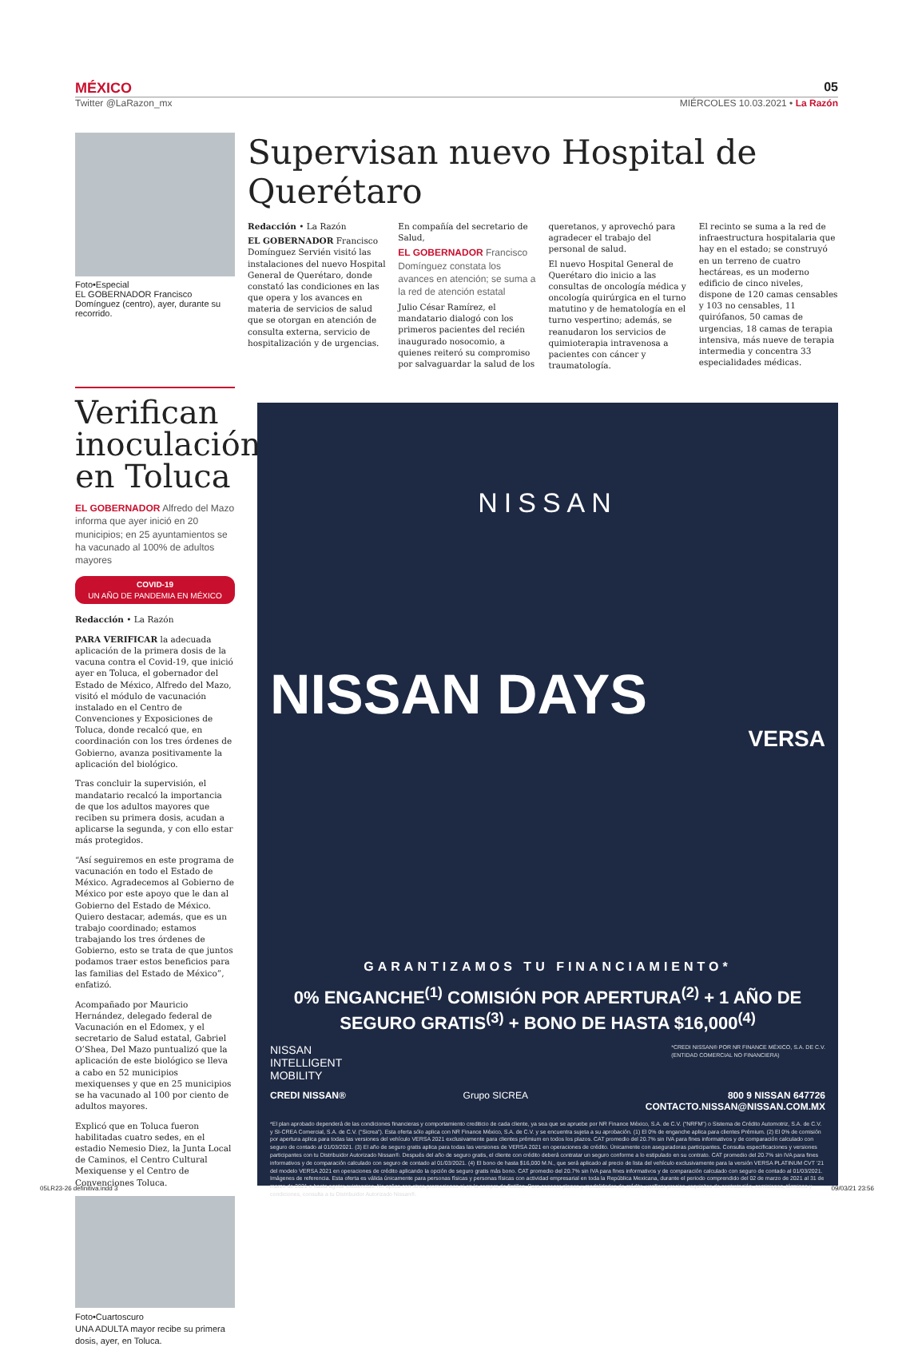MÉXICO 05
Twitter @LaRazon_mx MIÉRCOLES 10.03.2021 • La Razón
Foto•Especial
EL GOBERNADOR Francisco Domínguez (centro), ayer, durante su recorrido.
Supervisan nuevo Hospital de Querétaro
Redacción • La Razón
EL GOBERNADOR Francisco Domínguez Servién visitó las instalaciones del nuevo Hospital General de Querétaro, donde constató las condiciones en las que opera y los avances en materia de servicios de salud que se otorgan en atención de consulta externa, servicio de hospitalización y de urgencias.
En compañía del secretario de Salud,
EL GOBERNADOR Francisco Domínguez constata los avances en atención; se suma a la red de atención estatal
Julio César Ramírez, el mandatario dialogó con los primeros pacientes del recién inaugurado nosocomio, a quienes reiteró su compromiso por salvaguardar la salud de los queretanos, y aprovechó para agradecer el trabajo del personal de salud.
El nuevo Hospital General de Querétaro dio inicio a las consultas de oncología médica y oncología quirúrgica en el turno matutino y de hematología en el turno vespertino; además, se reanudaron los servicios de quimioterapia intravenosa a pacientes con cáncer y traumatología.
El recinto se suma a la red de infraestructura hospitalaria que hay en el estado; se construyó en un terreno de cuatro hectáreas, es un moderno edificio de cinco niveles, dispone de 120 camas censables y 103 no censables, 11 quirófanos, 50 camas de urgencias, 18 camas de terapia intensiva, más nueve de terapia intermedia y concentra 33 especialidades médicas.
Verifican inoculación en Toluca
EL GOBERNADOR Alfredo del Mazo informa que ayer inició en 20 municipios; en 25 ayuntamientos se ha vacunado al 100% de adultos mayores
COVID-19
UN AÑO DE PANDEMIA EN MÉXICO
Redacción • La Razón
PARA VERIFICAR la adecuada aplicación de la primera dosis de la vacuna contra el Covid-19, que inició ayer en Toluca, el gobernador del Estado de México, Alfredo del Mazo, visitó el módulo de vacunación instalado en el Centro de Convenciones y Exposiciones de Toluca, donde recalcó que, en coordinación con los tres órdenes de Gobierno, avanza positivamente la aplicación del biológico.
Tras concluir la supervisión, el mandatario recalcó la importancia de que los adultos mayores que reciben su primera dosis, acudan a aplicarse la segunda, y con ello estar más protegidos.
“Así seguiremos en este programa de vacunación en todo el Estado de México. Agradecemos al Gobierno de México por este apoyo que le dan al Gobierno del Estado de México. Quiero destacar, además, que es un trabajo coordinado; estamos trabajando los tres órdenes de Gobierno, esto se trata de que juntos podamos traer estos beneficios para las familias del Estado de México”, enfatizó.
Acompañado por Mauricio Hernández, delegado federal de Vacunación en el Edomex, y el secretario de Salud estatal, Gabriel O’Shea, Del Mazo puntualizó que la aplicación de este biológico se lleva a cabo en 52 municipios mexiquenses y que en 25 municipios se ha vacunado al 100 por ciento de adultos mayores.
Explicó que en Toluca fueron habilitadas cuatro sedes, en el estadio Nemesio Diez, la Junta Local de Caminos, el Centro Cultural Mexiquense y el Centro de Convenciones Toluca.
Foto•Cuartoscuro
UNA ADULTA mayor recibe su primera dosis, ayer, en Toluca.
NISSAN
NISSAN DAYS
VERSA
GARANTIZAMOS TU FINANCIAMIENTO*
0% ENGANCHE<sup>(1)</sup> COMISIÓN POR APERTURA<sup>(2)</sup> + 1 AÑO DE SEGURO GRATIS<sup>(3)</sup> + BONO DE HASTA $16,000<sup>(4)</sup>
NISSAN
INTELLIGENT
MOBILITY *CREDI NISSAN® POR NR FINANCE MÉXICO, S.A. DE C.V.
(ENTIDAD COMERCIAL NO FINANCIERA)
CREDI NISSAN® Grupo SICREA 800 9 NISSAN 647726
CONTACTO.NISSAN@NISSAN.COM.MX
*El plan aprobado dependerá de las condiciones financieras y comportamiento crediticio de cada cliente, ya sea que se apruebe por NR Finance México, S.A. de C.V. (“NRFM”) o Sistema de Crédito Automotriz, S.A. de C.V. y SI-CREA Comercial, S.A. de C.V. (“Sicrea”). Esta oferta sólo aplica con NR Finance México, S.A. de C.V. y se encuentra sujeta a su aprobación. (1) El 0% de enganche aplica para clientes Prémium. (2) El 0% de comisión por apertura aplica para todas las versiones del vehículo VERSA 2021 exclusivamente para clientes prémium en todos los plazos. CAT promedio del 20.7% sin IVA para fines informativos y de comparación calculado con seguro de contado al 01/03/2021. (3) El año de seguro gratis aplica para todas las versiones de VERSA 2021 en operaciones de crédito. Únicamente con aseguradoras participantes. Consulta especificaciones y versiones participantes con tu Distribuidor Autorizado Nissan®. Después del año de seguro gratis, el cliente con crédito deberá contratar un seguro conforme a lo estipulado en su contrato. CAT promedio del 20.7% sin IVA para fines informativos y de comparación calculado con seguro de contado al 01/03/2021. (4) El bono de hasta $16,000 M.N., que será aplicado al precio de lista del vehículo exclusivamente para la versión VERSA PLATINUM CVT ’21 del modelo VERSA 2021 en operaciones de crédito aplicando la opción de seguro gratis más bono. CAT promedio del 20.7% sin IVA para fines informativos y de comparación calculado con seguro de contado al 01/03/2021. Imágenes de referencia. Esta oferta es válida únicamente para personas físicas y personas físicas con actividad empresarial en toda la República Mexicana, durante el periodo comprendido del 02 de marzo de 2021 al 31 de marzo de 2021 o hasta agotar existencias. No aplica con otras promociones ni en la compra de flotillas. Para conocer planes y modalidades de crédito, verificar precios, requisitos de contratación, comisiones, términos y condiciones, consulta a tu Distribuidor Autorizado Nissan®.
05LR23-26 definitiva.indd 3 09/03/21 23:56